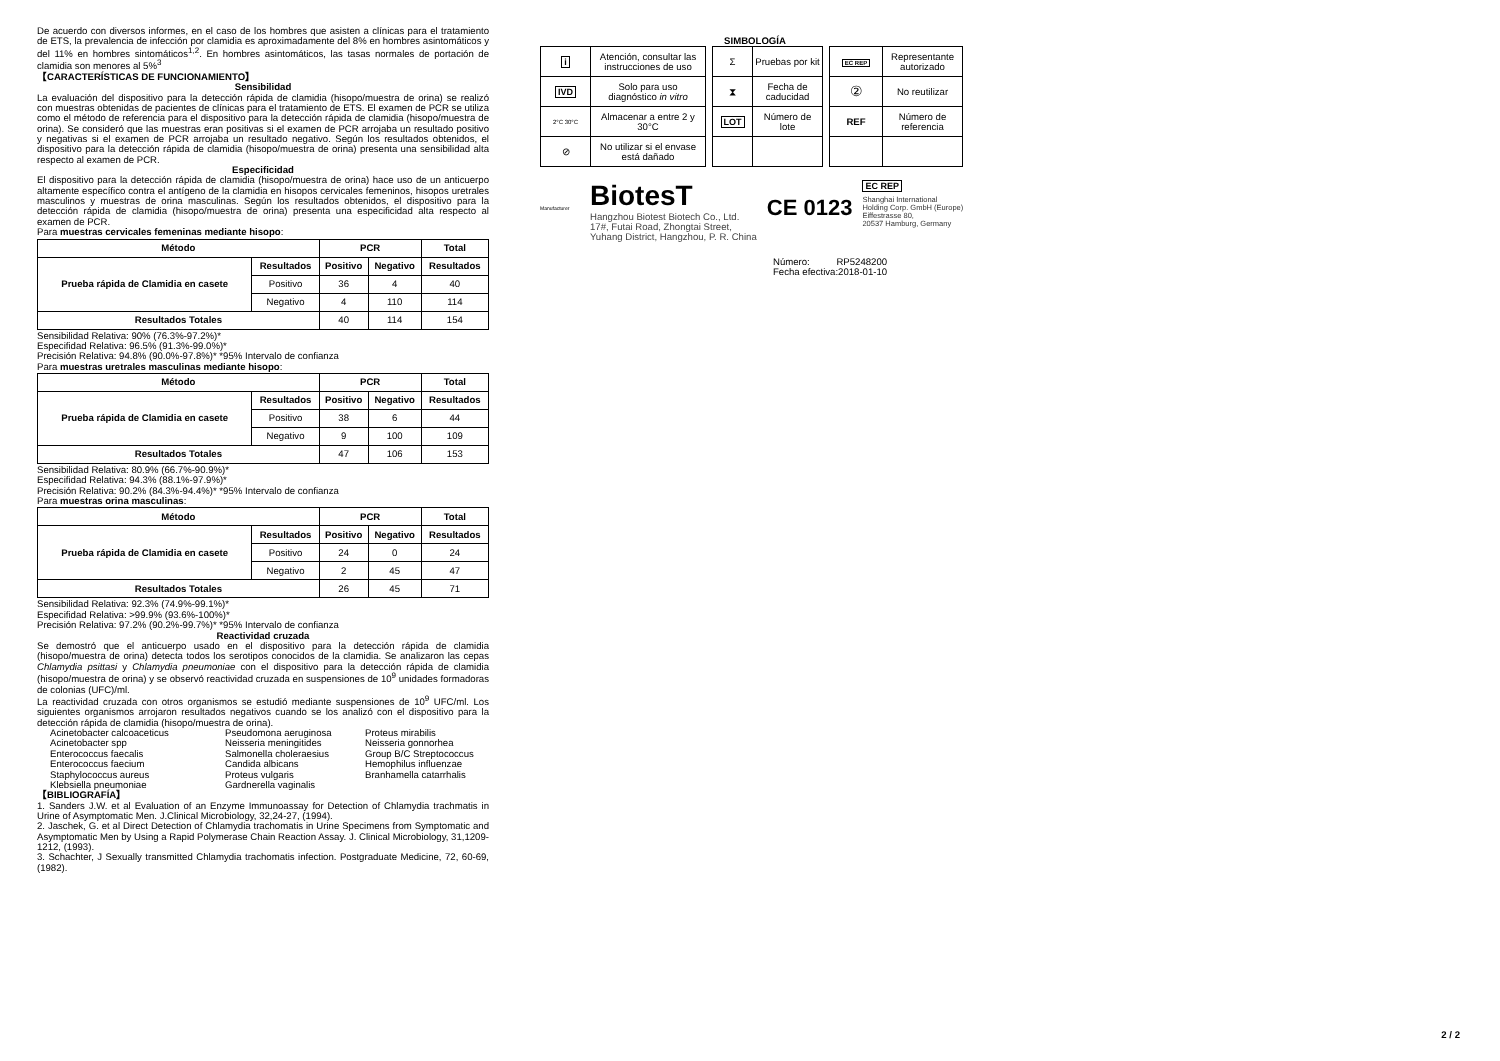De acuerdo con diversos informes, en el caso de los hombres que asisten a clínicas para el tratamiento de ETS, la prevalencia de infección por clamidia es aproximadamente del 8% en hombres asintomáticos y del 11% en hombres sintomáticos<sup>1,2</sup>. En hombres asintomáticos, las tasas normales de portación de clamidia son menores al 5%<sup>3</sup>
【CARACTERÍSTICAS DE FUNCIONAMIENTO】
Sensibilidad
La evaluación del dispositivo para la detección rápida de clamidia (hisopo/muestra de orina) se realizó con muestras obtenidas de pacientes de clínicas para el tratamiento de ETS. El examen de PCR se utiliza como el método de referencia para el dispositivo para la detección rápida de clamidia (hisopo/muestra de orina). Se consideró que las muestras eran positivas si el examen de PCR arrojaba un resultado positivo y negativas si el examen de PCR arrojaba un resultado negativo. Según los resultados obtenidos, el dispositivo para la detección rápida de clamidia (hisopo/muestra de orina) presenta una sensibilidad alta respecto al examen de PCR.
Especificidad
El dispositivo para la detección rápida de clamidia (hisopo/muestra de orina) hace uso de un anticuerpo altamente específico contra el antígeno de la clamidia en hisopos cervicales femeninos, hisopos uretrales masculinos y muestras de orina masculinas. Según los resultados obtenidos, el dispositivo para la detección rápida de clamidia (hisopo/muestra de orina) presenta una especificidad alta respecto al examen de PCR.
Para muestras cervicales femeninas mediante hisopo:
| Método | | PCR | | Total |
| --- | --- | --- | --- | --- |
| Prueba rápida de Clamidia en casete | Resultados | Positivo | Negativo | Resultados |
| | Positivo | 36 | 4 | 40 |
| | Negativo | 4 | 110 | 114 |
| Resultados Totales | | 40 | 114 | 154 |
Sensibilidad Relativa: 90% (76.3%-97.2%)*
Especifidad Relativa: 96.5% (91.3%-99.0%)*
Precisión Relativa: 94.8% (90.0%-97.8%)* *95% Intervalo de confianza
Para muestras uretrales masculinas mediante hisopo:
| Método | | PCR | | Total |
| --- | --- | --- | --- | --- |
| Prueba rápida de Clamidia en casete | Resultados | Positivo | Negativo | Resultados |
| | Positivo | 38 | 6 | 44 |
| | Negativo | 9 | 100 | 109 |
| Resultados Totales | | 47 | 106 | 153 |
Sensibilidad Relativa: 80.9% (66.7%-90.9%)*
Especifidad Relativa: 94.3% (88.1%-97.9%)*
Precisión Relativa: 90.2% (84.3%-94.4%)* *95% Intervalo de confianza
Para muestras orina masculinas:
| Método | | PCR | | Total |
| --- | --- | --- | --- | --- |
| Prueba rápida de Clamidia en casete | Resultados | Positivo | Negativo | Resultados |
| | Positivo | 24 | 0 | 24 |
| | Negativo | 2 | 45 | 47 |
| Resultados Totales | | 26 | 45 | 71 |
Sensibilidad Relativa: 92.3% (74.9%-99.1%)*
Especifidad Relativa: >99.9% (93.6%-100%)*
Precisión Relativa: 97.2% (90.2%-99.7%)* *95% Intervalo de confianza
Reactividad cruzada
Se demostró que el anticuerpo usado en el dispositivo para la detección rápida de clamidia (hisopo/muestra de orina) detecta todos los serotipos conocidos de la clamidia. Se analizaron las cepas Chlamydia psittasi y Chlamydia pneumoniae con el dispositivo para la detección rápida de clamidia (hisopo/muestra de orina) y se observó reactividad cruzada en suspensiones de 10<sup>9</sup> unidades formadoras de colonias (UFC)/ml.
La reactividad cruzada con otros organismos se estudió mediante suspensiones de 10<sup>9</sup> UFC/ml. Los siguientes organismos arrojaron resultados negativos cuando se los analizó con el dispositivo para la detección rápida de clamidia (hisopo/muestra de orina).
Acinetobacter calcoaceticus Pseudomona aeruginosa Proteus mirabilis Acinetobacter spp Neisseria meningitides Neisseria gonnorhea Enterococcus faecalis Salmonella choleraesius Group B/C Streptococcus Enterococcus faecium Candida albicans Hemophilus influenzae Staphylococcus aureus Proteus vulgaris Branhamella catarrhalis Klebsiella pneumoniae Gardnerella vaginalis
【BIBLIOGRAFÍA】
1. Sanders J.W. et al Evaluation of an Enzyme Immunoassay for Detection of Chlamydia trachmatis in Urine of Asymptomatic Men. J.Clinical Microbiology, 32,24-27, (1994).
2. Jaschek, G. et al Direct Detection of Chlamydia trachomatis in Urine Specimens from Symptomatic and Asymptomatic Men by Using a Rapid Polymerase Chain Reaction Assay. J. Clinical Microbiology, 31,1209- 1212, (1993).
3. Schachter, J Sexually transmitted Chlamydia trachomatis infection. Postgraduate Medicine, 72, 60-69, (1982).
SIMBOLOGÍA
| i | Atención, consultar las instrucciones de uso |
| IVD | Solo para uso diagnóstico in vitro |
| 2°C 30°C | Almacenar a entre 2 y 30°C |
| ⊘ | No utilizar si el envase está dañado |
| Σ | Pruebas por kit |
| ⧗ | Fecha de caducidad |
| LOT | Número de lote |
| EC REP | Representante autorizado |
| ② | No reutilizar |
| REF | Número de referencia |
Manufacturer
BiotesT
Hangzhou Biotest Biotech Co., Ltd.
17#, Futai Road, Zhongtai Street,
Yuhang District, Hangzhou, P. R. China
CE 0123
EC REP
Shanghai International
Holding Corp. GmbH (Europe)
Eiffestrasse 80,
20537 Hamburg, Germany
Número: RP5248200
Fecha efectiva:2018-01-10
2 / 2